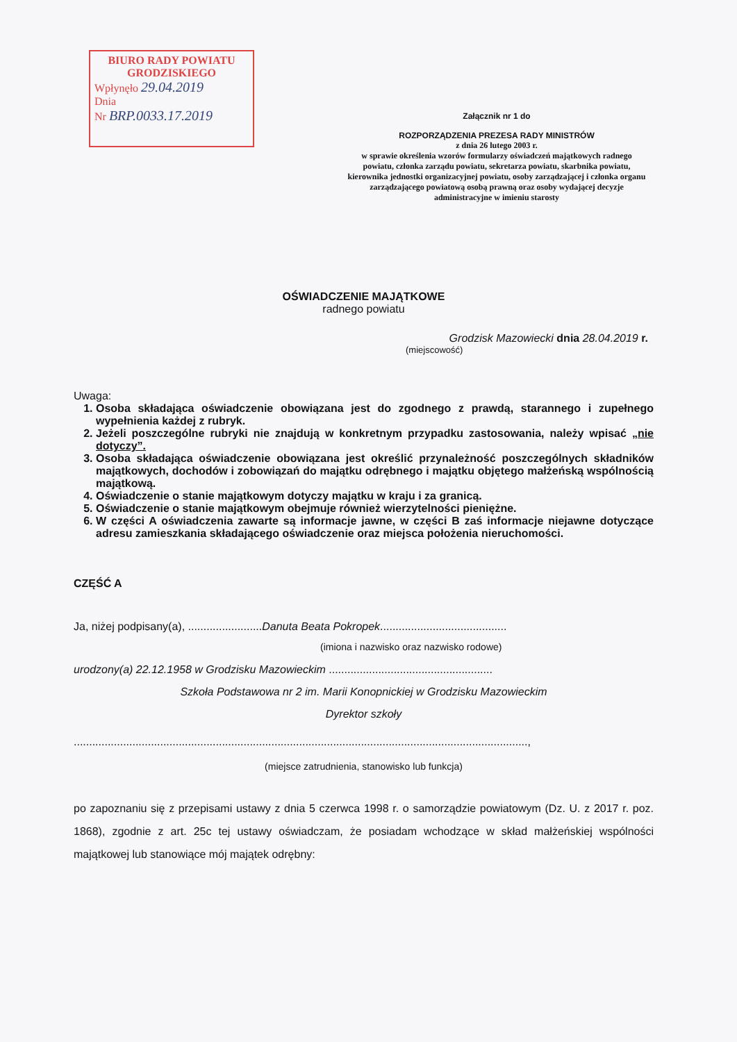BIURO RADY POWIATU
GRODZISKIEGO
Wpłynęło 29.04.2019
Dnia
Nr BRP.0033.17.2019
Załącznik nr 1 do
ROZPORZĄDZENIA PREZESA RADY MINISTRÓW
z dnia 26 lutego 2003 r.
w sprawie określenia wzorów formularzy oświadczeń majątkowych radnego powiatu, członka zarządu powiatu, sekretarza powiatu, skarbnika powiatu, kierownika jednostki organizacyjnej powiatu, osoby zarządzającej i członka organu zarządzającego powiatową osobą prawną oraz osoby wydającej decyzje administracyjne w imieniu starosty
OŚWIADCZENIE MAJĄTKOWE
radnego powiatu
Grodzisk Mazowiecki dnia 28.04.2019 r.
(miejscowość)
Uwaga:
1. Osoba składająca oświadczenie obowiązana jest do zgodnego z prawdą, starannego i zupełnego wypełnienia każdej z rubryk.
2. Jeżeli poszczególne rubryki nie znajdują w konkretnym przypadku zastosowania, należy wpisać „nie dotyczy”.
3. Osoba składająca oświadczenie obowiązana jest określić przynależność poszczególnych składników majątkowych, dochodów i zobowiązań do majątku odrębnego i majątku objętego małżeńską wspólnością majątkową.
4. Oświadczenie o stanie majątkowym dotyczy majątku w kraju i za granicą.
5. Oświadczenie o stanie majątkowym obejmuje również wierzytelności pieniężne.
6. W części A oświadczenia zawarte są informacje jawne, w części B zaś informacje niejawne dotyczące adresu zamieszkania składającego oświadczenie oraz miejsca położenia nieruchomości.
CZĘŚĆ A
Ja, niżej podpisany(a), ........................Danuta Beata Pokropek.........................................
(imiona i nazwisko oraz nazwisko rodowe)
urodzony(a) 22.12.1958 w Grodzisku Mazowieckim .....................................................
Szkoła Podstawowa nr 2 im. Marii Konopnickiej w Grodzisku Mazowieckim
Dyrektor szkoły
...................................................................................................................................................,
(miejsce zatrudnienia, stanowisko lub funkcja)
po zapoznaniu się z przepisami ustawy z dnia 5 czerwca 1998 r. o samorządzie powiatowym (Dz. U. z 2017 r. poz. 1868), zgodnie z art. 25c tej ustawy oświadczam, że posiadam wchodzące w skład małżeńskiej wspólności majątkowej lub stanowiące mój majątek odrębny: